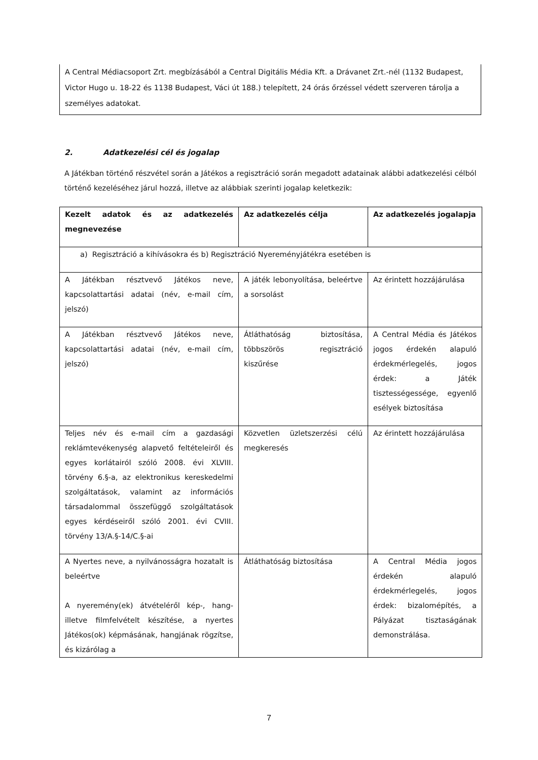A Central Médiacsoport Zrt. megbízásából a Central Digitális Média Kft. a Drávanet Zrt.-nél (1132 Budapest, Victor Hugo u. 18-22 és 1138 Budapest, Váci út 188.) telepített, 24 órás őrzéssel védett szerveren tárolja a személyes adatokat.
2. Adatkezelési cél és jogalap
A Játékban történő részvétel során a Játékos a regisztráció során megadott adatainak alábbi adatkezelési célból történő kezeléséhez járul hozzá, illetve az alábbiak szerinti jogalap keletkezik:
| Kezelt adatok és az adatkezelés megnevezése | Az adatkezelés célja | Az adatkezelés jogalapja |
| --- | --- | --- |
| a) Regisztráció a kihívásokra és b) Regisztráció Nyereményjátékra esetében is | | |
| A Játékban résztvevő Játékos neve, kapcsolattartási adatai (név, e-mail cím, jelszó) | A játék lebonyolítása, beleértve a sorsolást | Az érintett hozzájárulása |
| A Játékban résztvevő Játékos neve, kapcsolattartási adatai (név, e-mail cím, jelszó) | Átláthatóság biztosítása, többszörös regisztráció kiszűrése | A Central Média és Játékos jogos érdekén alapuló érdekmérlegelés, jogos érdek: a Játék tisztességessége, egyenlő esélyek biztosítása |
| Teljes név és e-mail cím a gazdasági reklámtevékenység alapvető feltételeiről és egyes korlátairól szóló 2008. évi XLVIII. törvény 6.§-a, az elektronikus kereskedelmi szolgáltatások, valamint az információs társadalommal összefüggő szolgáltatások egyes kérdéseiről szóló 2001. évi CVIII. törvény 13/A.§-14/C.§-ai | Közvetlen üzletszerzési célú megkeresés | Az érintett hozzájárulása |
| A Nyertes neve, a nyilvánosságra hozatalt is beleértve A nyeremény(ek) átvételéről kép-, hang- illetve filmfelvételt készítése, a nyertes Játékos(ok) képmásának, hangjának rögzítse, és kizárólag a | Átláthatóság biztosítása | A Central Média jogos érdekén alapuló érdekmérlegelés, jogos érdek: bizalomépítés, a Pályázat tisztaságának demonstrálása. |
7